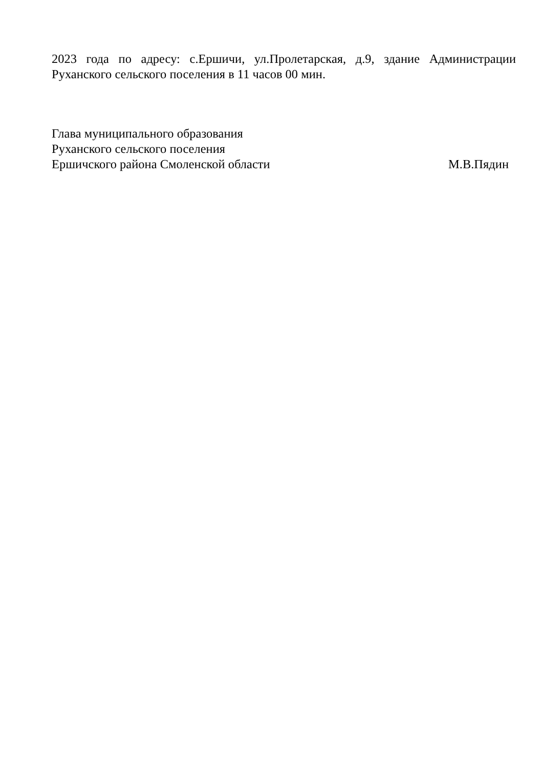2023 года по адресу: с.Ершичи, ул.Пролетарская, д.9, здание Администрации Руханского сельского поселения в 11 часов 00 мин.
Глава муниципального образования
Руханского сельского поселения
Ершичского района Смоленской области М.В.Пядин